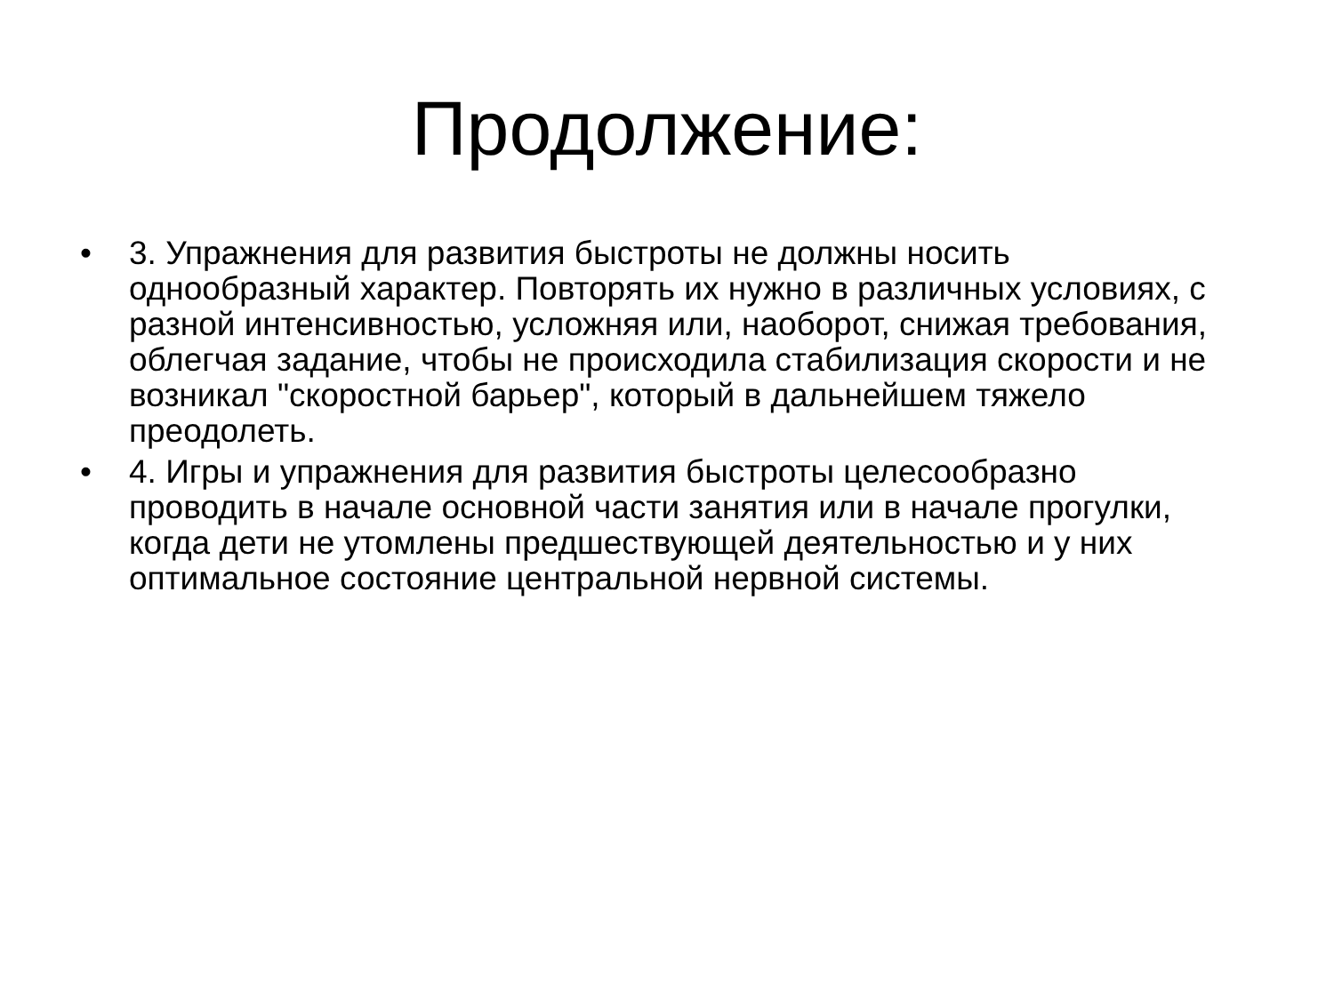Продолжение:
• 3. Упражнения для развития быстроты не должны носить однообразный характер. Повторять их нужно в различных условиях, с разной интенсивностью, усложняя или, наоборот, снижая требования, облегчая задание, чтобы не происходила стабилизация скорости и не возникал "скоростной барьер", который в дальнейшем тяжело преодолеть.
• 4. Игры и упражнения для развития быстроты целесообразно проводить в начале основной части занятия или в начале прогулки, когда дети не утомлены предшествующей деятельностью и у них оптимальное состояние центральной нервной системы.